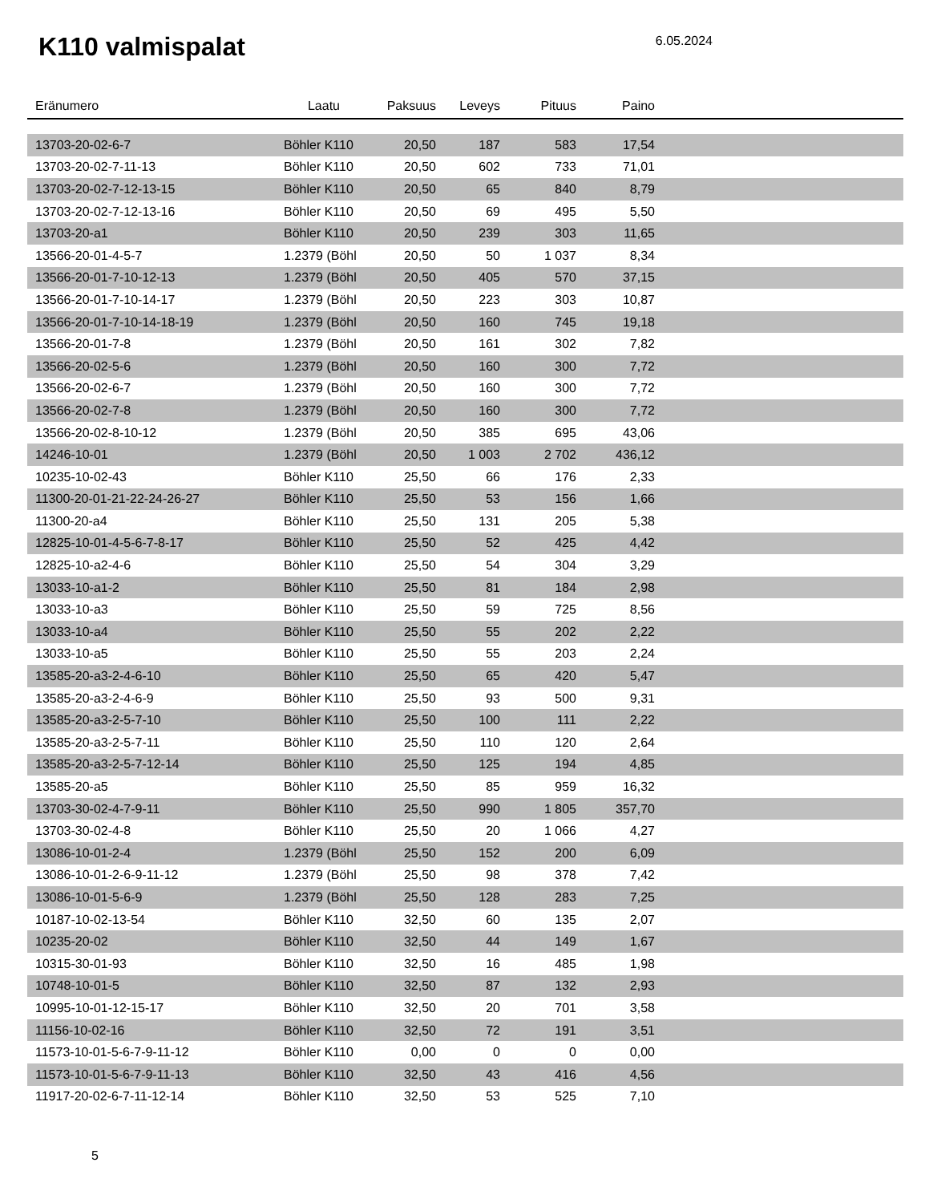K110 valmispalat
6.05.2024
| Eränumero | Laatu | Paksuus | Leveys | Pituus | Paino | |
| --- | --- | --- | --- | --- | --- | --- |
| 13703-20-02-6-7 | Böhler K110 | 20,50 | 187 | 583 | 17,54 | |
| 13703-20-02-7-11-13 | Böhler K110 | 20,50 | 602 | 733 | 71,01 | |
| 13703-20-02-7-12-13-15 | Böhler K110 | 20,50 | 65 | 840 | 8,79 | |
| 13703-20-02-7-12-13-16 | Böhler K110 | 20,50 | 69 | 495 | 5,50 | |
| 13703-20-a1 | Böhler K110 | 20,50 | 239 | 303 | 11,65 | |
| 13566-20-01-4-5-7 | 1.2379 (Böhl | 20,50 | 50 | 1 037 | 8,34 | |
| 13566-20-01-7-10-12-13 | 1.2379 (Böhl | 20,50 | 405 | 570 | 37,15 | |
| 13566-20-01-7-10-14-17 | 1.2379 (Böhl | 20,50 | 223 | 303 | 10,87 | |
| 13566-20-01-7-10-14-18-19 | 1.2379 (Böhl | 20,50 | 160 | 745 | 19,18 | |
| 13566-20-01-7-8 | 1.2379 (Böhl | 20,50 | 161 | 302 | 7,82 | |
| 13566-20-02-5-6 | 1.2379 (Böhl | 20,50 | 160 | 300 | 7,72 | |
| 13566-20-02-6-7 | 1.2379 (Böhl | 20,50 | 160 | 300 | 7,72 | |
| 13566-20-02-7-8 | 1.2379 (Böhl | 20,50 | 160 | 300 | 7,72 | |
| 13566-20-02-8-10-12 | 1.2379 (Böhl | 20,50 | 385 | 695 | 43,06 | |
| 14246-10-01 | 1.2379 (Böhl | 20,50 | 1 003 | 2 702 | 436,12 | |
| 10235-10-02-43 | Böhler K110 | 25,50 | 66 | 176 | 2,33 | |
| 11300-20-01-21-22-24-26-27 | Böhler K110 | 25,50 | 53 | 156 | 1,66 | |
| 11300-20-a4 | Böhler K110 | 25,50 | 131 | 205 | 5,38 | |
| 12825-10-01-4-5-6-7-8-17 | Böhler K110 | 25,50 | 52 | 425 | 4,42 | |
| 12825-10-a2-4-6 | Böhler K110 | 25,50 | 54 | 304 | 3,29 | |
| 13033-10-a1-2 | Böhler K110 | 25,50 | 81 | 184 | 2,98 | |
| 13033-10-a3 | Böhler K110 | 25,50 | 59 | 725 | 8,56 | |
| 13033-10-a4 | Böhler K110 | 25,50 | 55 | 202 | 2,22 | |
| 13033-10-a5 | Böhler K110 | 25,50 | 55 | 203 | 2,24 | |
| 13585-20-a3-2-4-6-10 | Böhler K110 | 25,50 | 65 | 420 | 5,47 | |
| 13585-20-a3-2-4-6-9 | Böhler K110 | 25,50 | 93 | 500 | 9,31 | |
| 13585-20-a3-2-5-7-10 | Böhler K110 | 25,50 | 100 | 111 | 2,22 | |
| 13585-20-a3-2-5-7-11 | Böhler K110 | 25,50 | 110 | 120 | 2,64 | |
| 13585-20-a3-2-5-7-12-14 | Böhler K110 | 25,50 | 125 | 194 | 4,85 | |
| 13585-20-a5 | Böhler K110 | 25,50 | 85 | 959 | 16,32 | |
| 13703-30-02-4-7-9-11 | Böhler K110 | 25,50 | 990 | 1 805 | 357,70 | |
| 13703-30-02-4-8 | Böhler K110 | 25,50 | 20 | 1 066 | 4,27 | |
| 13086-10-01-2-4 | 1.2379 (Böhl | 25,50 | 152 | 200 | 6,09 | |
| 13086-10-01-2-6-9-11-12 | 1.2379 (Böhl | 25,50 | 98 | 378 | 7,42 | |
| 13086-10-01-5-6-9 | 1.2379 (Böhl | 25,50 | 128 | 283 | 7,25 | |
| 10187-10-02-13-54 | Böhler K110 | 32,50 | 60 | 135 | 2,07 | |
| 10235-20-02 | Böhler K110 | 32,50 | 44 | 149 | 1,67 | |
| 10315-30-01-93 | Böhler K110 | 32,50 | 16 | 485 | 1,98 | |
| 10748-10-01-5 | Böhler K110 | 32,50 | 87 | 132 | 2,93 | |
| 10995-10-01-12-15-17 | Böhler K110 | 32,50 | 20 | 701 | 3,58 | |
| 11156-10-02-16 | Böhler K110 | 32,50 | 72 | 191 | 3,51 | |
| 11573-10-01-5-6-7-9-11-12 | Böhler K110 | 0,00 | 0 | 0 | 0,00 | |
| 11573-10-01-5-6-7-9-11-13 | Böhler K110 | 32,50 | 43 | 416 | 4,56 | |
| 11917-20-02-6-7-11-12-14 | Böhler K110 | 32,50 | 53 | 525 | 7,10 | |
5